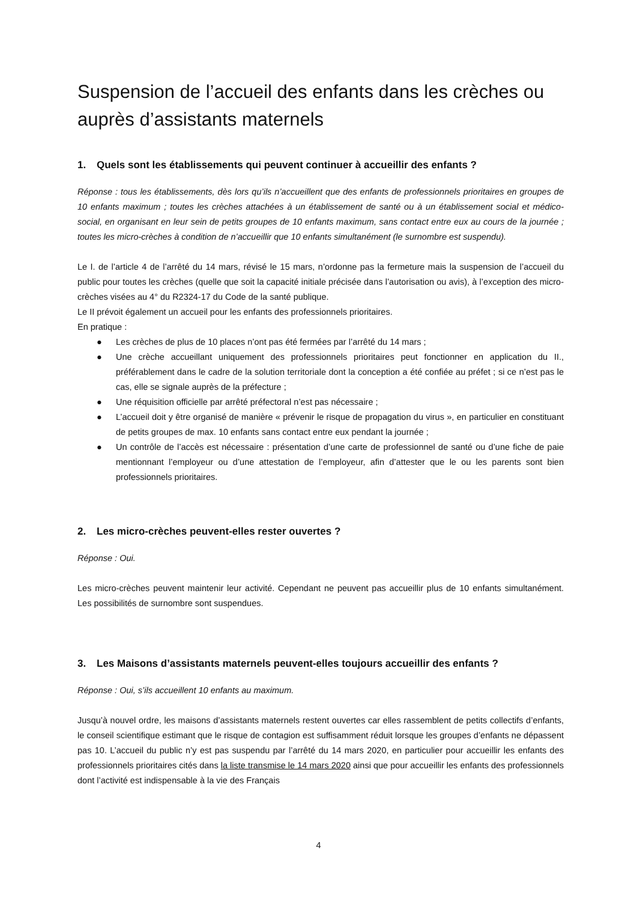Suspension de l’accueil des enfants dans les crèches ou auprès d’assistants maternels
1. Quels sont les établissements qui peuvent continuer à accueillir des enfants ?
Réponse : tous les établissements, dès lors qu’ils n’accueillent que des enfants de professionnels prioritaires en groupes de 10 enfants maximum ; toutes les crèches attachées à un établissement de santé ou à un établissement social et médico-social, en organisant en leur sein de petits groupes de 10 enfants maximum, sans contact entre eux au cours de la journée ; toutes les micro-crèches à condition de n’accueillir que 10 enfants simultanément (le surnombre est suspendu).
Le I. de l’article 4 de l’arrêté du 14 mars, révisé le 15 mars, n’ordonne pas la fermeture mais la suspension de l’accueil du public pour toutes les crèches (quelle que soit la capacité initiale précisée dans l’autorisation ou avis), à l’exception des micro-crèches visées au 4° du R2324-17 du Code de la santé publique.
Le II prévoit également un accueil pour les enfants des professionnels prioritaires.
En pratique :
● Les crèches de plus de 10 places n’ont pas été fermées par l’arrêté du 14 mars ;
● Une crèche accueillant uniquement des professionnels prioritaires peut fonctionner en application du II., préférablement dans le cadre de la solution territoriale dont la conception a été confiée au préfet ; si ce n’est pas le cas, elle se signale auprès de la préfecture ;
● Une réquisition officielle par arrêté préfectoral n’est pas nécessaire ;
● L’accueil doit y être organisé de manière « prévenir le risque de propagation du virus », en particulier en constituant de petits groupes de max. 10 enfants sans contact entre eux pendant la journée ;
● Un contrôle de l’accès est nécessaire : présentation d’une carte de professionnel de santé ou d’une fiche de paie mentionnant l’employeur ou d’une attestation de l’employeur, afin d’attester que le ou les parents sont bien professionnels prioritaires.
2. Les micro-crèches peuvent-elles rester ouvertes ?
Réponse : Oui.
Les micro-crèches peuvent maintenir leur activité. Cependant ne peuvent pas accueillir plus de 10 enfants simultanément. Les possibilités de surnombre sont suspendues.
3. Les Maisons d’assistants maternels peuvent-elles toujours accueillir des enfants ?
Réponse : Oui, s’ils accueillent 10 enfants au maximum.
Jusqu’à nouvel ordre, les maisons d’assistants maternels restent ouvertes car elles rassemblent de petits collectifs d’enfants, le conseil scientifique estimant que le risque de contagion est suffisamment réduit lorsque les groupes d’enfants ne dépassent pas 10. L’accueil du public n’y est pas suspendu par l’arrêté du 14 mars 2020, en particulier pour accueillir les enfants des professionnels prioritaires cités dans la liste transmise le 14 mars 2020 ainsi que pour accueillir les enfants des professionnels dont l’activité est indispensable à la vie des Français
4